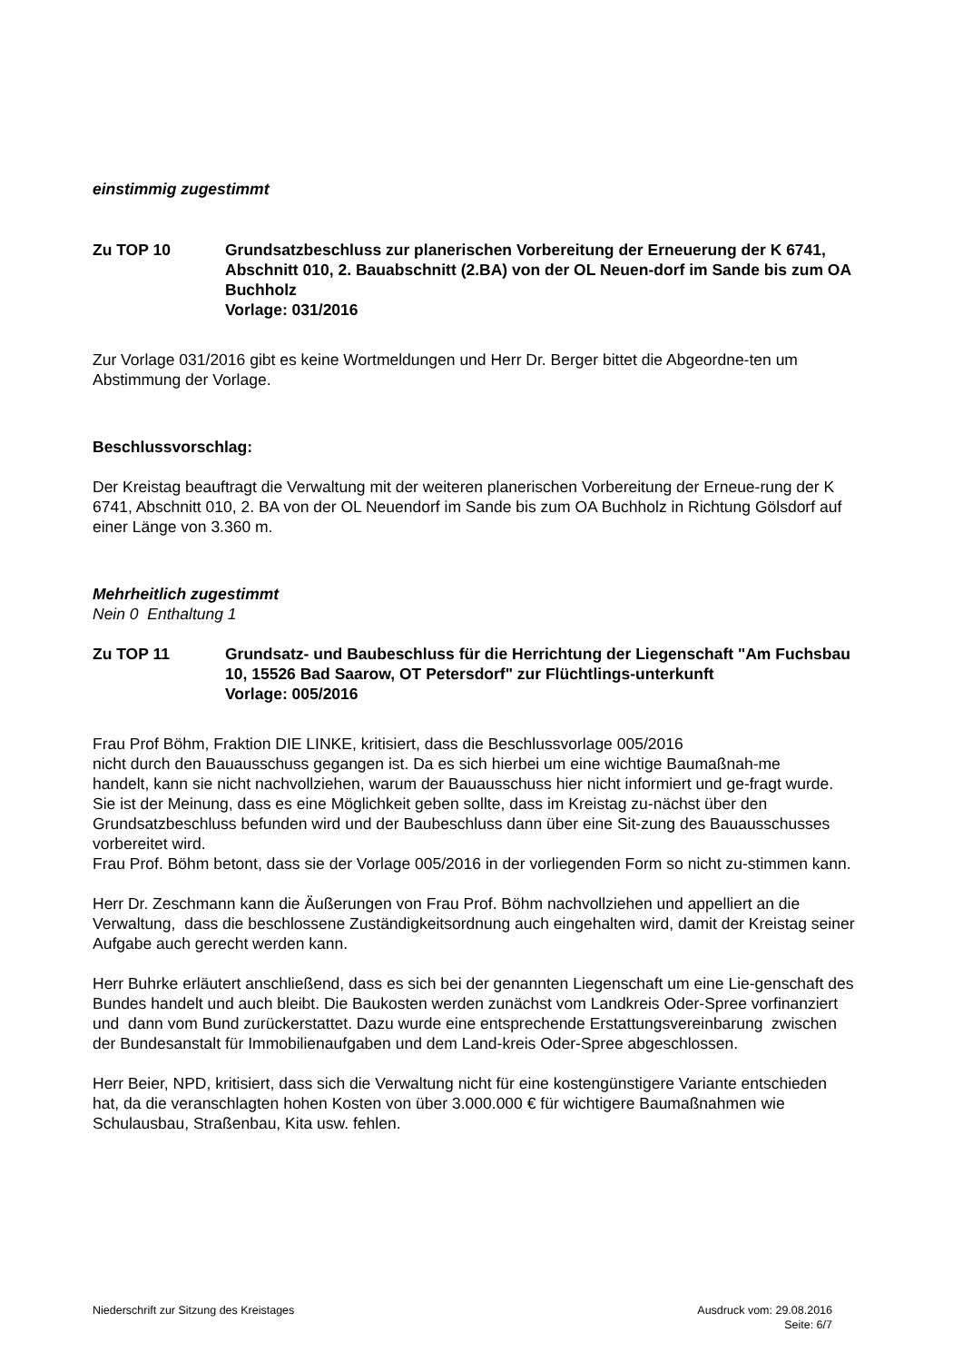einstimmig zugestimmt
Zu TOP 10 Grundsatzbeschluss zur planerischen Vorbereitung der Erneuerung der K 6741, Abschnitt 010, 2. Bauabschnitt (2.BA) von der OL Neuen-dorf im Sande bis zum OA Buchholz
Vorlage: 031/2016
Zur Vorlage 031/2016 gibt es keine Wortmeldungen und Herr Dr. Berger bittet die Abgeordne-ten um Abstimmung der Vorlage.
Beschlussvorschlag:
Der Kreistag beauftragt die Verwaltung mit der weiteren planerischen Vorbereitung der Erneue-rung der K 6741, Abschnitt 010, 2. BA von der OL Neuendorf im Sande bis zum OA Buchholz in Richtung Gölsdorf auf einer Länge von 3.360 m.
Mehrheitlich zugestimmt
Nein 0 Enthaltung 1
Zu TOP 11 Grundsatz- und Baubeschluss für die Herrichtung der Liegenschaft "Am Fuchsbau 10, 15526 Bad Saarow, OT Petersdorf" zur Flüchtlings-unterkunft
Vorlage: 005/2016
Frau Prof Böhm, Fraktion DIE LINKE, kritisiert, dass die Beschlussvorlage 005/2016
nicht durch den Bauausschuss gegangen ist. Da es sich hierbei um eine wichtige Baumaßnah-me
handelt, kann sie nicht nachvollziehen, warum der Bauausschuss hier nicht informiert und ge-fragt wurde. Sie ist der Meinung, dass es eine Möglichkeit geben sollte, dass im Kreistag zu-nächst über den Grundsatzbeschluss befunden wird und der Baubeschluss dann über eine Sit-zung des Bauausschusses vorbereitet wird.
Frau Prof. Böhm betont, dass sie der Vorlage 005/2016 in der vorliegenden Form so nicht zu-stimmen kann.
Herr Dr. Zeschmann kann die Äußerungen von Frau Prof. Böhm nachvollziehen und appelliert an die Verwaltung, dass die beschlossene Zuständigkeitsordnung auch eingehalten wird, damit der Kreistag seiner Aufgabe auch gerecht werden kann.
Herr Buhrke erläutert anschließend, dass es sich bei der genannten Liegenschaft um eine Lie-genschaft des Bundes handelt und auch bleibt. Die Baukosten werden zunächst vom Landkreis Oder-Spree vorfinanziert und dann vom Bund zurückerstattet. Dazu wurde eine entsprechende Erstattungsvereinbarung zwischen der Bundesanstalt für Immobilienaufgaben und dem Land-kreis Oder-Spree abgeschlossen.
Herr Beier, NPD, kritisiert, dass sich die Verwaltung nicht für eine kostengünstigere Variante entschieden hat, da die veranschlagten hohen Kosten von über 3.000.000 € für wichtigere Baumaßnahmen wie Schulausbau, Straßenbau, Kita usw. fehlen.
Niederschrift zur Sitzung des Kreistages
Ausdruck vom: 29.08.2016
Seite: 6/7